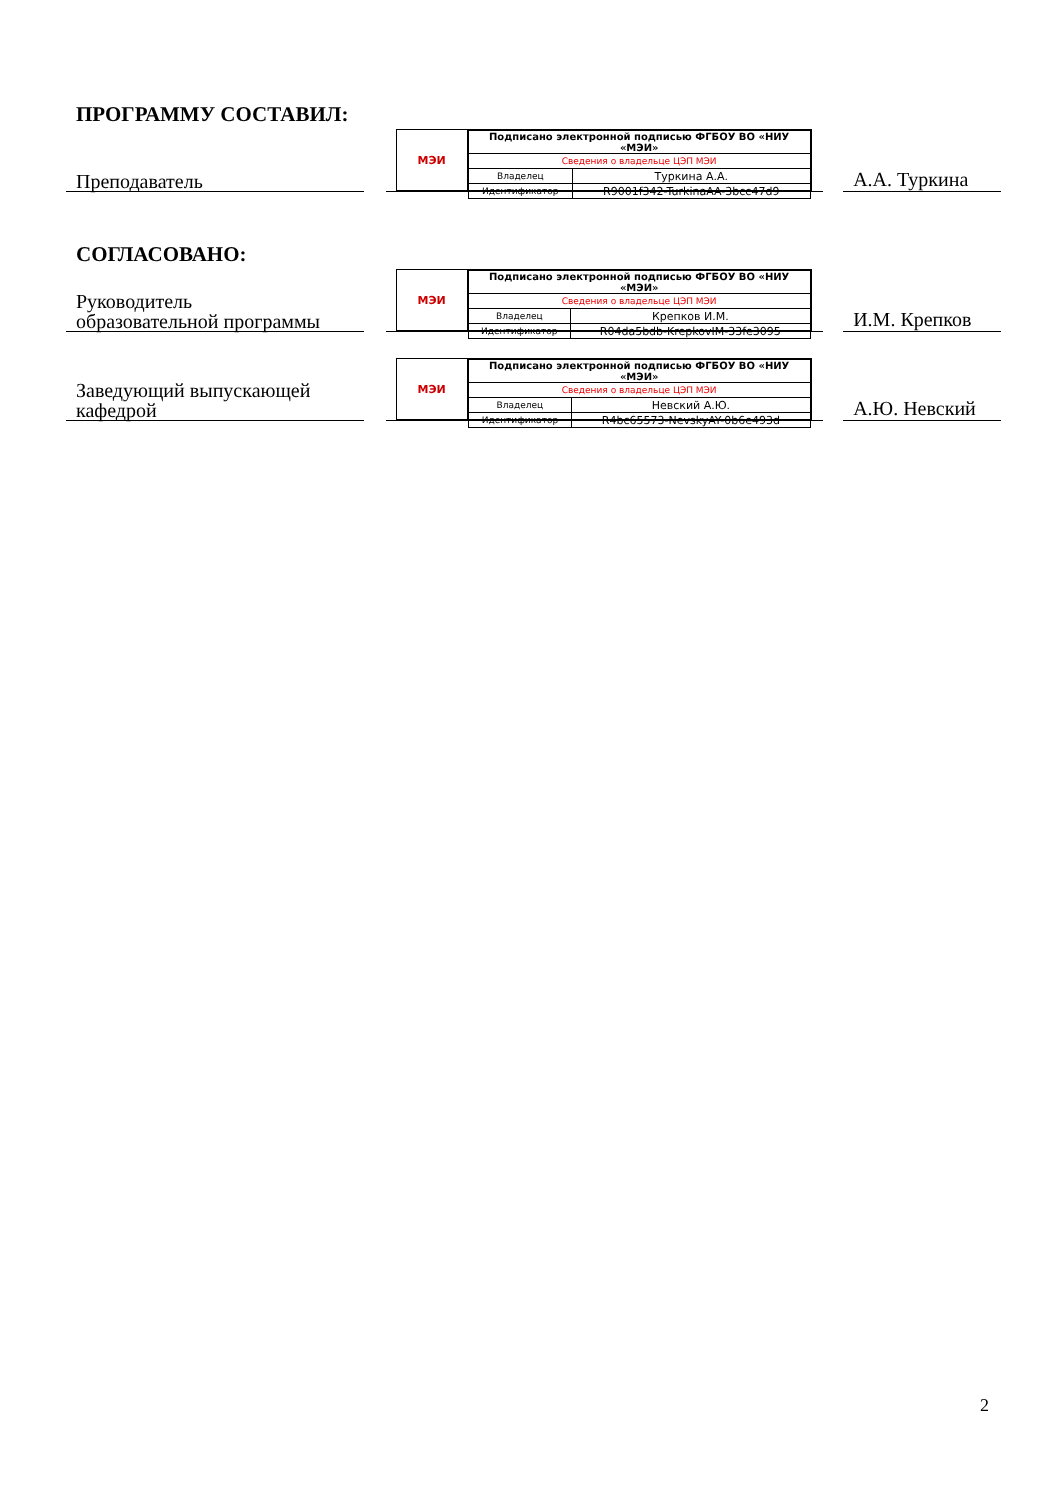ПРОГРАММУ СОСТАВИЛ:
Преподаватель
МЭИ
| Подписано электронной подписью ФГБОУ ВО «НИУ «МЭИ» | |
| Сведения о владельце ЦЭП МЭИ | |
| Владелец | Туркина А.А. |
| Идентификатор | R9001f342-TurkinaAA-3bcc47d9 |
А.А. Туркина
СОГЛАСОВАНО:
Руководитель
образовательной программы
МЭИ
| Подписано электронной подписью ФГБОУ ВО «НИУ «МЭИ» | |
| Сведения о владельце ЦЭП МЭИ | |
| Владелец | Крепков И.М. |
| Идентификатор | R04da5bdb-KrepkovIM-33fe3095 |
И.М. Крепков
Заведующий выпускающей
кафедрой
МЭИ
| Подписано электронной подписью ФГБОУ ВО «НИУ «МЭИ» | |
| Сведения о владельце ЦЭП МЭИ | |
| Владелец | Невский А.Ю. |
| Идентификатор | R4bc65573-NevskyAY-0b6e493d |
А.Ю. Невский
2